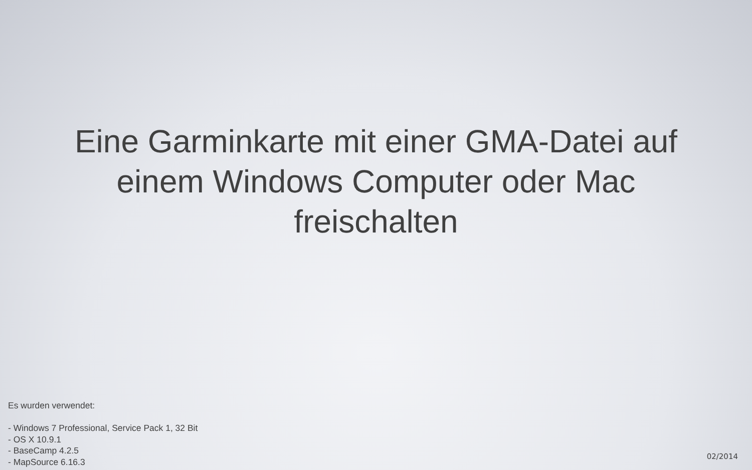Eine Garminkarte mit einer GMA-Datei auf einem Windows Computer oder Mac freischalten
Es wurden verwendet:
- Windows 7 Professional, Service Pack 1, 32 Bit
- OS X 10.9.1
- BaseCamp 4.2.5
- MapSource 6.16.3
02/2014